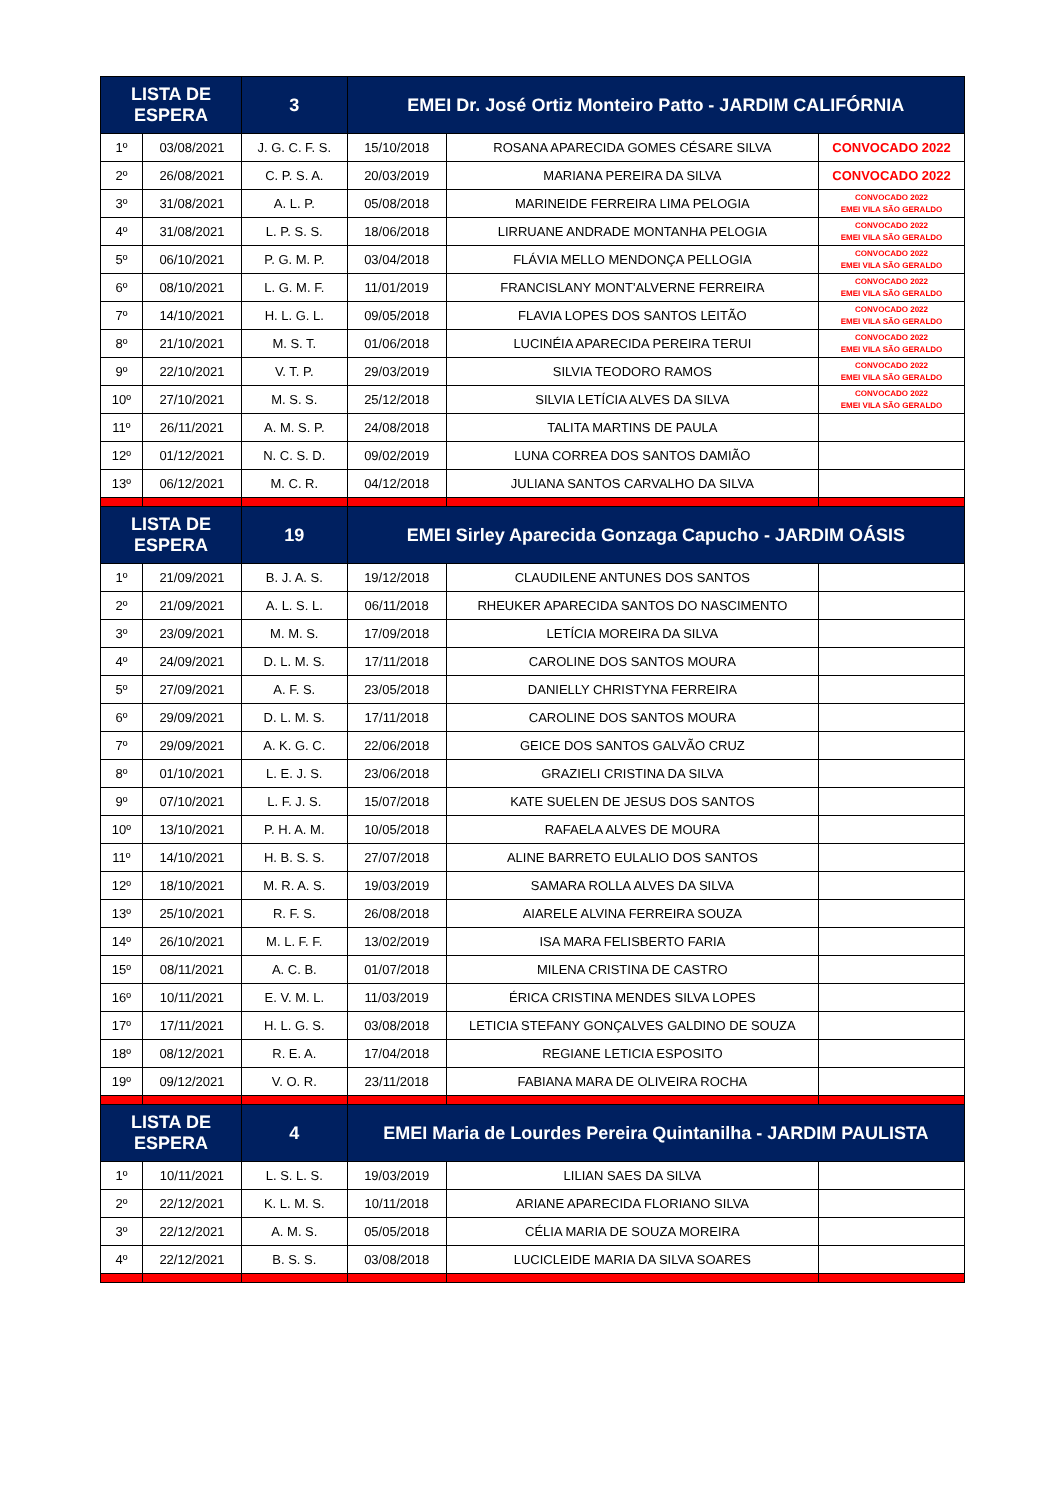| LISTA DE ESPERA | | 3 | EMEI Dr. José Ortiz Monteiro Patto - JARDIM CALIFÓRNIA | | |
| --- | --- | --- | --- | --- | --- |
| 1º | 03/08/2021 | J. G. C. F. S. | 15/10/2018 | ROSANA APARECIDA GOMES CÉSARE SILVA | CONVOCADO 2022 |
| 2º | 26/08/2021 | C. P. S. A. | 20/03/2019 | MARIANA PEREIRA DA SILVA | CONVOCADO 2022 |
| 3º | 31/08/2021 | A. L. P. | 05/08/2018 | MARINEIDE FERREIRA LIMA PELOGIA | CONVOCADO 2022 EMEI VILA SÃO GERALDO |
| 4º | 31/08/2021 | L. P. S. S. | 18/06/2018 | LIRRUANE ANDRADE MONTANHA PELOGIA | CONVOCADO 2022 EMEI VILA SÃO GERALDO |
| 5º | 06/10/2021 | P. G. M. P. | 03/04/2018 | FLÁVIA MELLO MENDONÇA PELLOGIA | CONVOCADO 2022 EMEI VILA SÃO GERALDO |
| 6º | 08/10/2021 | L. G. M. F. | 11/01/2019 | FRANCISLANY MONT'ALVERNE FERREIRA | CONVOCADO 2022 EMEI VILA SÃO GERALDO |
| 7º | 14/10/2021 | H. L. G. L. | 09/05/2018 | FLAVIA LOPES DOS SANTOS LEITÃO | CONVOCADO 2022 EMEI VILA SÃO GERALDO |
| 8º | 21/10/2021 | M. S. T. | 01/06/2018 | LUCINÉIA APARECIDA PEREIRA TERUI | CONVOCADO 2022 EMEI VILA SÃO GERALDO |
| 9º | 22/10/2021 | V. T. P. | 29/03/2019 | SILVIA TEODORO RAMOS | CONVOCADO 2022 EMEI VILA SÃO GERALDO |
| 10º | 27/10/2021 | M. S. S. | 25/12/2018 | SILVIA LETÍCIA ALVES DA SILVA | CONVOCADO 2022 EMEI VILA SÃO GERALDO |
| 11º | 26/11/2021 | A. M. S. P. | 24/08/2018 | TALITA MARTINS DE PAULA | |
| 12º | 01/12/2021 | N. C. S. D. | 09/02/2019 | LUNA CORREA DOS SANTOS DAMIÃO | |
| 13º | 06/12/2021 | M. C. R. | 04/12/2018 | JULIANA SANTOS CARVALHO DA SILVA | |
| LISTA DE ESPERA | | 19 | EMEI Sirley Aparecida Gonzaga Capucho - JARDIM OÁSIS | | |
| 1º | 21/09/2021 | B. J. A. S. | 19/12/2018 | CLAUDILENE ANTUNES DOS SANTOS | |
| 2º | 21/09/2021 | A. L. S. L. | 06/11/2018 | RHEUKER APARECIDA SANTOS DO NASCIMENTO | |
| 3º | 23/09/2021 | M. M. S. | 17/09/2018 | LETÍCIA MOREIRA DA SILVA | |
| 4º | 24/09/2021 | D. L. M. S. | 17/11/2018 | CAROLINE DOS SANTOS MOURA | |
| 5º | 27/09/2021 | A. F. S. | 23/05/2018 | DANIELLY CHRISTYNA FERREIRA | |
| 6º | 29/09/2021 | D. L. M. S. | 17/11/2018 | CAROLINE DOS SANTOS MOURA | |
| 7º | 29/09/2021 | A. K. G. C. | 22/06/2018 | GEICE DOS SANTOS GALVÃO CRUZ | |
| 8º | 01/10/2021 | L. E. J. S. | 23/06/2018 | GRAZIELI CRISTINA DA SILVA | |
| 9º | 07/10/2021 | L. F. J. S. | 15/07/2018 | KATE SUELEN DE JESUS DOS SANTOS | |
| 10º | 13/10/2021 | P. H. A. M. | 10/05/2018 | RAFAELA ALVES DE MOURA | |
| 11º | 14/10/2021 | H. B. S. S. | 27/07/2018 | ALINE BARRETO EULALIO DOS SANTOS | |
| 12º | 18/10/2021 | M. R. A. S. | 19/03/2019 | SAMARA ROLLA ALVES DA SILVA | |
| 13º | 25/10/2021 | R. F. S. | 26/08/2018 | AIARELE ALVINA FERREIRA SOUZA | |
| 14º | 26/10/2021 | M. L. F. F. | 13/02/2019 | ISA MARA FELISBERTO FARIA | |
| 15º | 08/11/2021 | A. C. B. | 01/07/2018 | MILENA CRISTINA DE CASTRO | |
| 16º | 10/11/2021 | E. V. M. L. | 11/03/2019 | ÉRICA CRISTINA MENDES SILVA LOPES | |
| 17º | 17/11/2021 | H. L. G. S. | 03/08/2018 | LETICIA STEFANY GONÇALVES GALDINO DE SOUZA | |
| 18º | 08/12/2021 | R. E. A. | 17/04/2018 | REGIANE LETICIA ESPOSITO | |
| 19º | 09/12/2021 | V. O. R. | 23/11/2018 | FABIANA MARA DE OLIVEIRA ROCHA | |
| LISTA DE ESPERA | | 4 | EMEI Maria de Lourdes Pereira Quintanilha - JARDIM PAULISTA | | |
| 1º | 10/11/2021 | L. S. L. S. | 19/03/2019 | LILIAN SAES DA SILVA | |
| 2º | 22/12/2021 | K. L. M. S. | 10/11/2018 | ARIANE APARECIDA FLORIANO SILVA | |
| 3º | 22/12/2021 | A. M. S. | 05/05/2018 | CÉLIA MARIA DE SOUZA MOREIRA | |
| 4º | 22/12/2021 | B. S. S. | 03/08/2018 | LUCICLEIDE MARIA DA SILVA SOARES | |